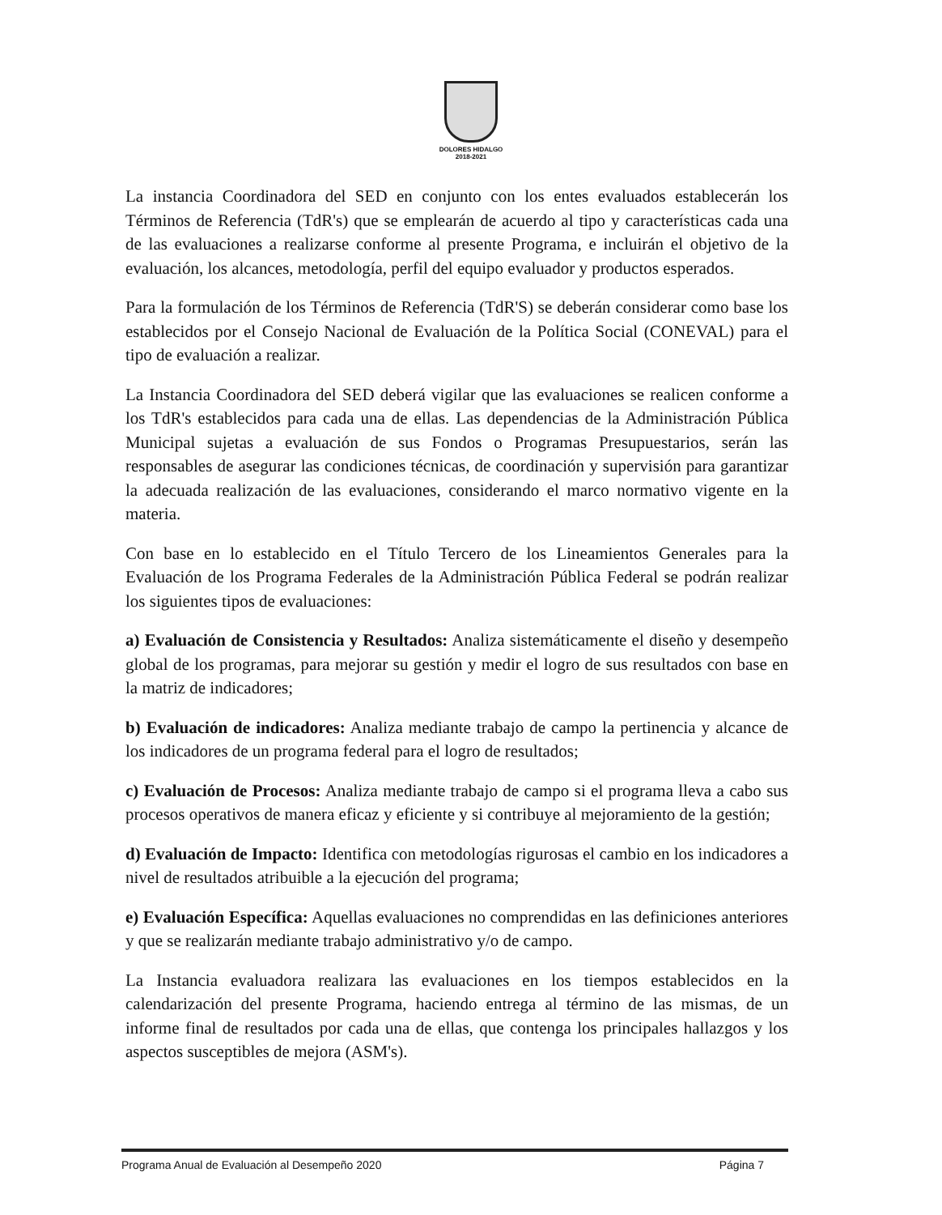DOLORES HIDALGO
2018-2021
La instancia Coordinadora del SED en conjunto con los entes evaluados establecerán los Términos de Referencia (TdR's) que se emplearán de acuerdo al tipo y características cada una de las evaluaciones a realizarse conforme al presente Programa, e incluirán el objetivo de la evaluación, los alcances, metodología, perfil del equipo evaluador y productos esperados.
Para la formulación de los Términos de Referencia (TdR'S) se deberán considerar como base los establecidos por el Consejo Nacional de Evaluación de la Política Social (CONEVAL) para el tipo de evaluación a realizar.
La Instancia Coordinadora del SED deberá vigilar que las evaluaciones se realicen conforme a los TdR's establecidos para cada una de ellas. Las dependencias de la Administración Pública Municipal sujetas a evaluación de sus Fondos o Programas Presupuestarios, serán las responsables de asegurar las condiciones técnicas, de coordinación y supervisión para garantizar la adecuada realización de las evaluaciones, considerando el marco normativo vigente en la materia.
Con base en lo establecido en el Título Tercero de los Lineamientos Generales para la Evaluación de los Programa Federales de la Administración Pública Federal se podrán realizar los siguientes tipos de evaluaciones:
a) Evaluación de Consistencia y Resultados: Analiza sistemáticamente el diseño y desempeño global de los programas, para mejorar su gestión y medir el logro de sus resultados con base en la matriz de indicadores;
b) Evaluación de indicadores: Analiza mediante trabajo de campo la pertinencia y alcance de los indicadores de un programa federal para el logro de resultados;
c) Evaluación de Procesos: Analiza mediante trabajo de campo si el programa lleva a cabo sus procesos operativos de manera eficaz y eficiente y si contribuye al mejoramiento de la gestión;
d) Evaluación de Impacto: Identifica con metodologías rigurosas el cambio en los indicadores a nivel de resultados atribuible a la ejecución del programa;
e) Evaluación Específica: Aquellas evaluaciones no comprendidas en las definiciones anteriores y que se realizarán mediante trabajo administrativo y/o de campo.
La Instancia evaluadora realizara las evaluaciones en los tiempos establecidos en la calendarización del presente Programa, haciendo entrega al término de las mismas, de un informe final de resultados por cada una de ellas, que contenga los principales hallazgos y los aspectos susceptibles de mejora (ASM's).
Programa Anual de Evaluación al Desempeño 2020 Página 7